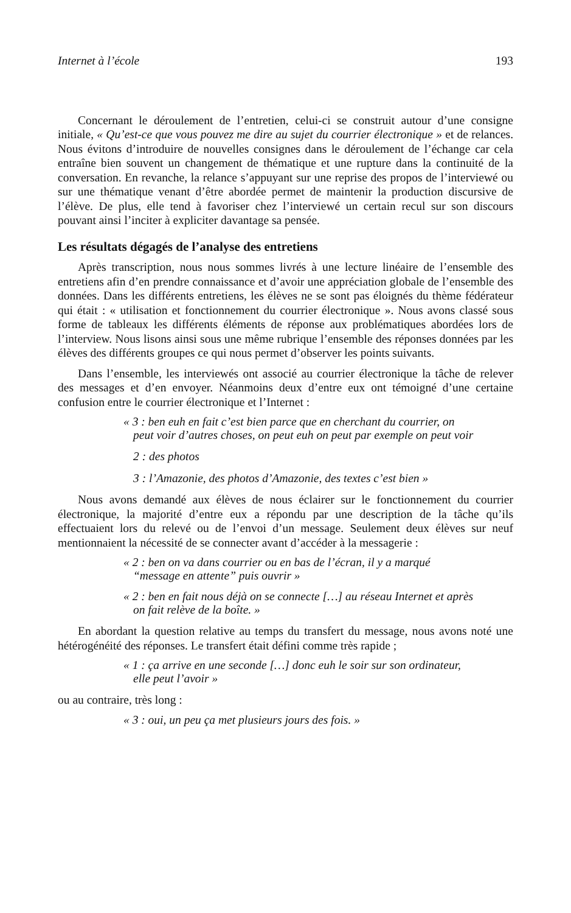Internet à l’école 193
Concernant le déroulement de l’entretien, celui-ci se construit autour d’une consigne initiale, « Qu’est-ce que vous pouvez me dire au sujet du courrier électronique » et de relances. Nous évitons d’introduire de nouvelles consignes dans le déroulement de l’échange car cela entraîne bien souvent un changement de thématique et une rupture dans la continuité de la conversation. En revanche, la relance s’appuyant sur une reprise des propos de l’interviewé ou sur une thématique venant d’être abordée permet de maintenir la production discursive de l’élève. De plus, elle tend à favoriser chez l’interviewé un certain recul sur son discours pouvant ainsi l’inciter à expliciter davantage sa pensée.
Les résultats dégagés de l’analyse des entretiens
Après transcription, nous nous sommes livrés à une lecture linéaire de l’ensemble des entretiens afin d’en prendre connaissance et d’avoir une appréciation globale de l’ensemble des données. Dans les différents entretiens, les élèves ne se sont pas éloignés du thème fédérateur qui était : « utilisation et fonctionnement du courrier électronique ». Nous avons classé sous forme de tableaux les différents éléments de réponse aux problématiques abordées lors de l’interview. Nous lisons ainsi sous une même rubrique l’ensemble des réponses données par les élèves des différents groupes ce qui nous permet d’observer les points suivants.
Dans l’ensemble, les interviewés ont associé au courrier électronique la tâche de relever des messages et d’en envoyer. Néanmoins deux d’entre eux ont témoigné d’une certaine confusion entre le courrier électronique et l’Internet :
« 3 : ben euh en fait c’est bien parce que en cherchant du courrier, on peut voir d’autres choses, on peut euh on peut par exemple on peut voir
2 : des photos
3 : l’Amazonie, des photos d’Amazonie, des textes c’est bien »
Nous avons demandé aux élèves de nous éclairer sur le fonctionnement du courrier électronique, la majorité d’entre eux a répondu par une description de la tâche qu’ils effectuaient lors du relevé ou de l’envoi d’un message. Seulement deux élèves sur neuf mentionnaient la nécessité de se connecter avant d’accéder à la messagerie :
« 2 : ben on va dans courrier ou en bas de l’écran, il y a marqué “message en attente” puis ouvrir »
« 2 : ben en fait nous déjà on se connecte […] au réseau Internet et après on fait relève de la boîte. »
En abordant la question relative au temps du transfert du message, nous avons noté une hétérogénéité des réponses. Le transfert était défini comme très rapide ;
« 1 : ça arrive en une seconde […] donc euh le soir sur son ordinateur, elle peut l’avoir »
ou au contraire, très long :
« 3 : oui, un peu ça met plusieurs jours des fois. »